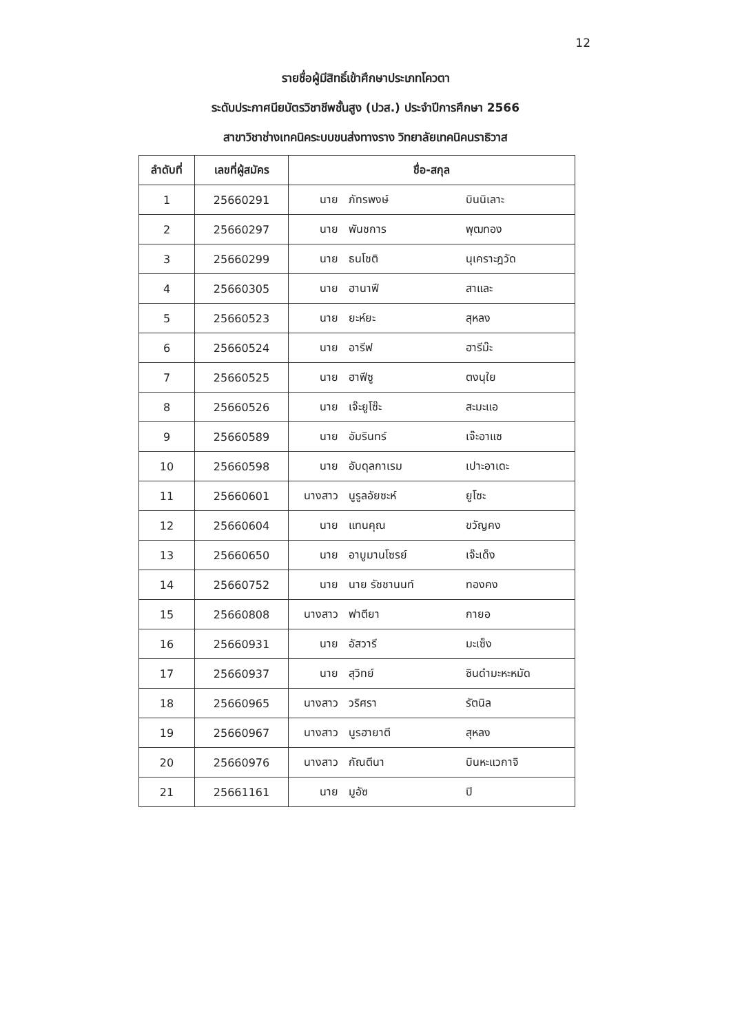12
รายชื่อผู้มีสิทธิ์เข้าศึกษาประเภทโควตา
ระดับประกาศนียบัตรวิชาชีพชั้นสูง (ปวส.) ประจำปีการศึกษา 2566
สาขาวิชาช่างเทคนิคระบบขนส่งทางราง วิทยาลัยเทคนิคนราธิวาส
| ลำดับที่ | เลขที่ผู้สมัคร | ชื่อ-สกุล |
| --- | --- | --- |
| 1 | 25660291 | นาย ภัทรพงษ์ บินนิเลาะ |
| 2 | 25660297 | นาย พันชการ พุฒทอง |
| 3 | 25660299 | นาย ธนโชติ นุเคราะฎวัด |
| 4 | 25660305 | นาย ฮานาฟี สาและ |
| 5 | 25660523 | นาย ยะห์ยะ สุหลง |
| 6 | 25660524 | นาย อารีฟ ฮารีม๊ะ |
| 7 | 25660525 | นาย ฮาฟีซู ตงนุใย |
| 8 | 25660526 | นาย เจ๊ะยูโซ๊ะ สะมะแอ |
| 9 | 25660589 | นาย อัมรินทร์ เจ๊ะอาแซ |
| 10 | 25660598 | นาย อับดุลกาเรม เปาะอาเดะ |
| 11 | 25660601 | นางสาว นูรูลอัยซะห์ ยูโซะ |
| 12 | 25660604 | นาย แทนคุณ ขวัญคง |
| 13 | 25660650 | นาย อาบูมานโซรย์ เจ๊ะเด็ง |
| 14 | 25660752 | นาย นาย รัชชานนท์ ทองคง |
| 15 | 25660808 | นางสาว ฟาตียา กายอ |
| 16 | 25660931 | นาย อัสวารี มะเซ็ง |
| 17 | 25660937 | นาย สุวิทย์ ซินดำมะหะหมัด |
| 18 | 25660965 | นางสาว วริศรา รัตนิล |
| 19 | 25660967 | นางสาว นูรฮายาตี สุหลง |
| 20 | 25660976 | นางสาว กัณตีนา บินหะแวกาจิ |
| 21 | 25661161 | นาย มูอัซ ปิ |